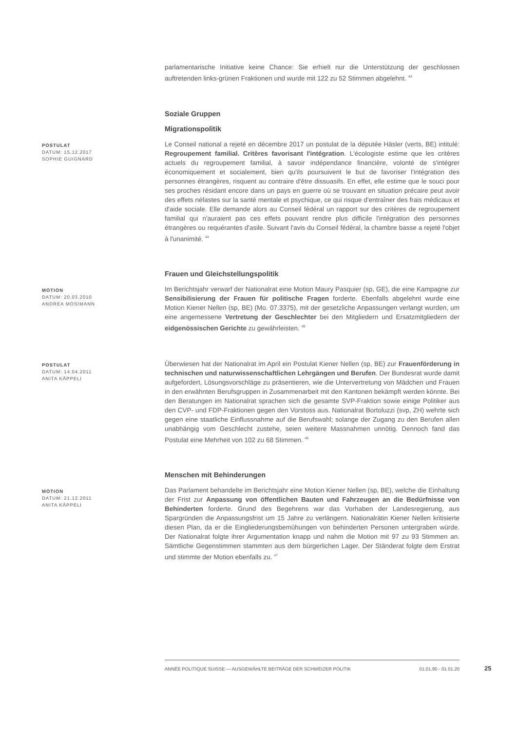parlamentarische Initiative keine Chance: Sie erhielt nur die Unterstützung der geschlossen auftretenden links-grünen Fraktionen und wurde mit 122 zu 52 Stimmen abgelehnt. <sup>43</sup>
Soziale Gruppen
Migrationspolitik
POSTULAT
DATUM: 15.12.2017
SOPHIE GUIGNARD
Le Conseil national a rejeté en décembre 2017 un postulat de la députée Häsler (verts, BE) intitulé: Regroupement familial. Critères favorisant l'intégration. L'écologiste estime que les critères actuels du regroupement familial, à savoir indépendance financière, volonté de s'intégrer économiquement et socialement, bien qu'ils poursuivent le but de favoriser l'intégration des personnes étrangères, risquent au contraire d'être dissuasifs. En effet, elle estime que le souci pour ses proches résidant encore dans un pays en guerre où se trouvant en situation précaire peut avoir des effets néfastes sur la santé mentale et psychique, ce qui risque d'entraîner des frais médicaux et d'aide sociale. Elle demande alors au Conseil fédéral un rapport sur des critères de regroupement familial qui n'auraient pas ces effets pouvant rendre plus difficile l'intégration des personnes étrangères ou requérantes d'asile. Suivant l'avis du Conseil fédéral, la chambre basse a rejeté l'objet à l'unanimité. <sup>44</sup>
Frauen und Gleichstellungspolitik
MOTION
DATUM: 20.03.2010
ANDREA MOSIMANN
Im Berichtsjahr verwarf der Nationalrat eine Motion Maury Pasquier (sp, GE), die eine Kampagne zur Sensibilisierung der Frauen für politische Fragen forderte. Ebenfalls abgelehnt wurde eine Motion Kiener Nellen (sp, BE) (Mo. 07.3375), mit der gesetzliche Anpassungen verlangt wurden, um eine angemessene Vertretung der Geschlechter bei den Mitgliedern und Ersatzmitgliedern der eidgenössischen Gerichte zu gewährleisten. <sup>45</sup>
POSTULAT
DATUM: 14.04.2011
ANITA KÄPPELI
Überwiesen hat der Nationalrat im April ein Postulat Kiener Nellen (sp, BE) zur Frauenförderung in technischen und naturwissenschaftlichen Lehrgängen und Berufen. Der Bundesrat wurde damit aufgefordert, Lösungsvorschläge zu präsentieren, wie die Untervertretung von Mädchen und Frauen in den erwähnten Berufsgruppen in Zusammenarbeit mit den Kantonen bekämpft werden könnte. Bei den Beratungen im Nationalrat sprachen sich die gesamte SVP-Fraktion sowie einige Politiker aus den CVP- und FDP-Fraktionen gegen den Vorstoss aus. Nationalrat Bortoluzzi (svp, ZH) wehrte sich gegen eine staatliche Einflussnahme auf die Berufswahl; solange der Zugang zu den Berufen allen unabhängig vom Geschlecht zustehe, seien weitere Massnahmen unnötig. Dennoch fand das Postulat eine Mehrheit von 102 zu 68 Stimmen. <sup>46</sup>
Menschen mit Behinderungen
MOTION
DATUM: 21.12.2011
ANITA KÄPPELI
Das Parlament behandelte im Berichtsjahr eine Motion Kiener Nellen (sp, BE), welche die Einhaltung der Frist zur Anpassung von öffentlichen Bauten und Fahrzeugen an die Bedürfnisse von Behinderten forderte. Grund des Begehrens war das Vorhaben der Landesregierung, aus Spargründen die Anpassungsfrist um 15 Jahre zu verlängern. Nationalrätin Kiener Nellen kritisierte diesen Plan, da er die Eingliederungsbemühungen von behinderten Personen untergraben würde. Der Nationalrat folgte ihrer Argumentation knapp und nahm die Motion mit 97 zu 93 Stimmen an. Sämtliche Gegenstimmen stammten aus dem bürgerlichen Lager. Der Ständerat folgte dem Erstrat und stimmte der Motion ebenfalls zu. <sup>47</sup>
ANNÉE POLITIQUE SUISSE — AUSGEWÄHLTE BEITRÄGE DER SCHWEIZER POLITIK 01.01.90 - 01.01.20
25